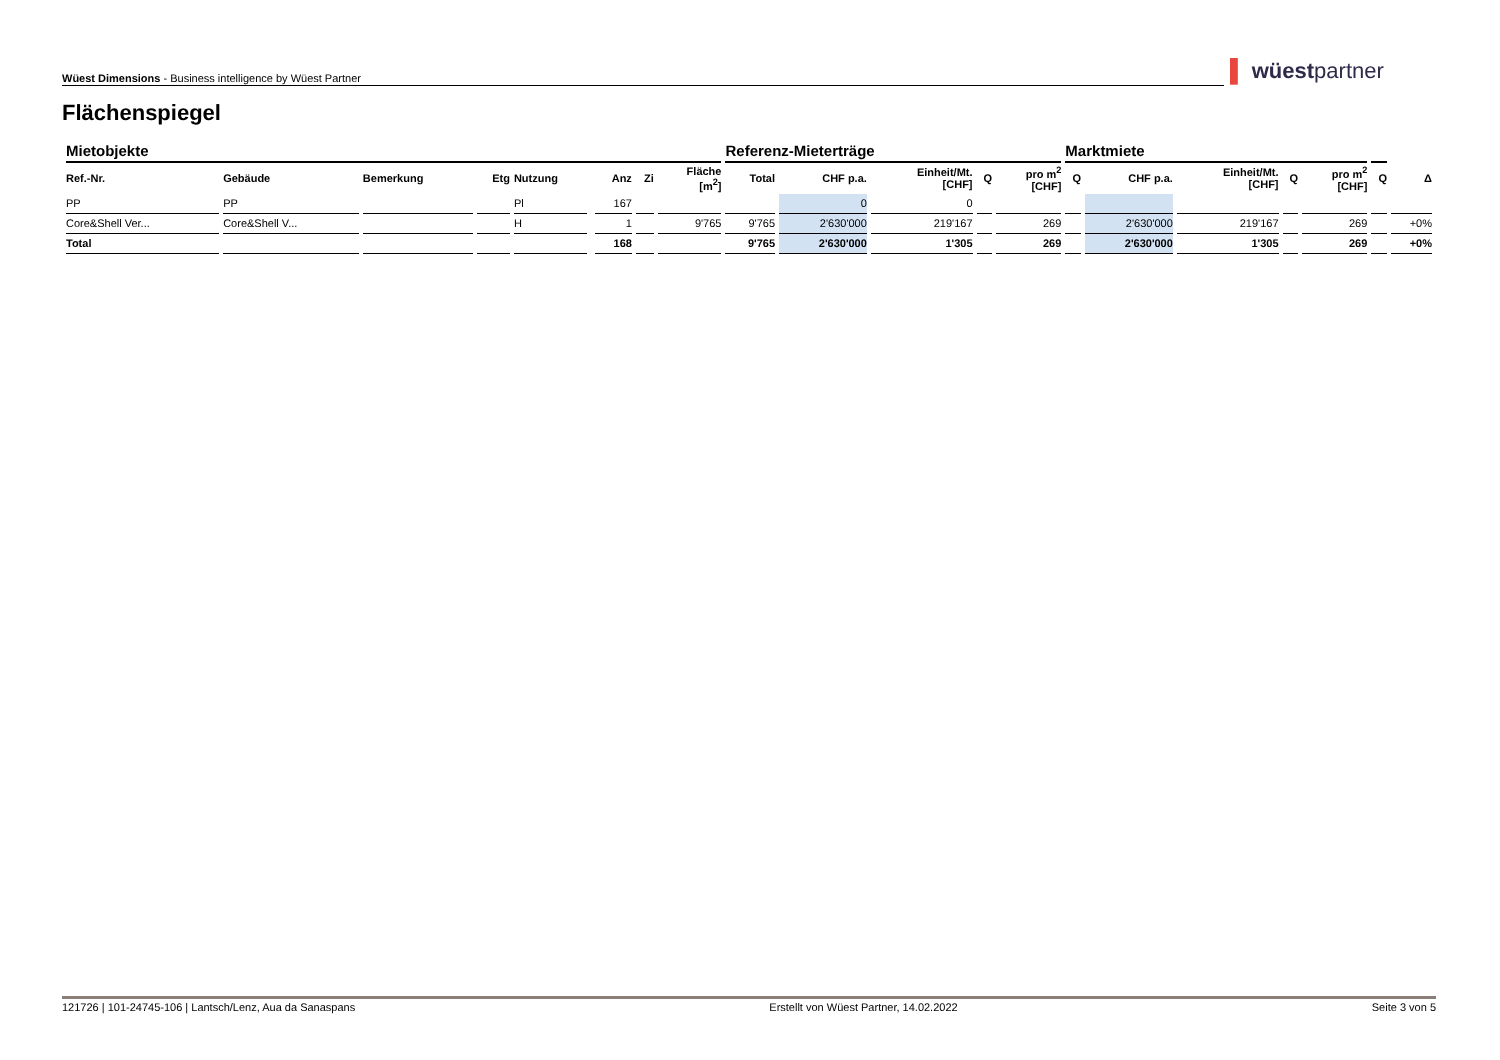Wüest Dimensions - Business intelligence by Wüest Partner ▌ wüestpartner
Flächenspiegel
| Mietobjekte | | | | | | | | | Referenz-Mieterträge | | | | | Marktmiete | | | | | | |
| --- | --- | --- | --- | --- | --- | --- | --- | --- | --- | --- | --- | --- | --- | --- | --- | --- | --- | --- | --- | --- |
| Ref.-Nr. | Gebäude | Bemerkung | Etg | Nutzung | | Anz | Zi | Fläche [m<sup>2</sup>] | Total | CHF p.a. | Einheit/Mt. [CHF] | Q | pro m<sup>2</sup> [CHF] | Q | CHF p.a. | Einheit/Mt. [CHF] | Q | pro m<sup>2</sup> [CHF] | Q | Δ |
| PP | PP | | | Pl | | 167 | | | | 0 | 0 | | | | | | | | | |
| Core&Shell Ver... | Core&Shell V... | | | H | | 1 | | 9'765 | 9'765 | 2'630'000 | 219'167 | | 269 | | 2'630'000 | 219'167 | | 269 | | +0% |
| Total | | | | | | 168 | | | 9'765 | 2'630'000 | 1'305 | | 269 | | 2'630'000 | 1'305 | | 269 | | +0% |
121726 | 101-24745-106 | Lantsch/Lenz, Aua da Sanaspans Erstellt von Wüest Partner, 14.02.2022 Seite 3 von 5